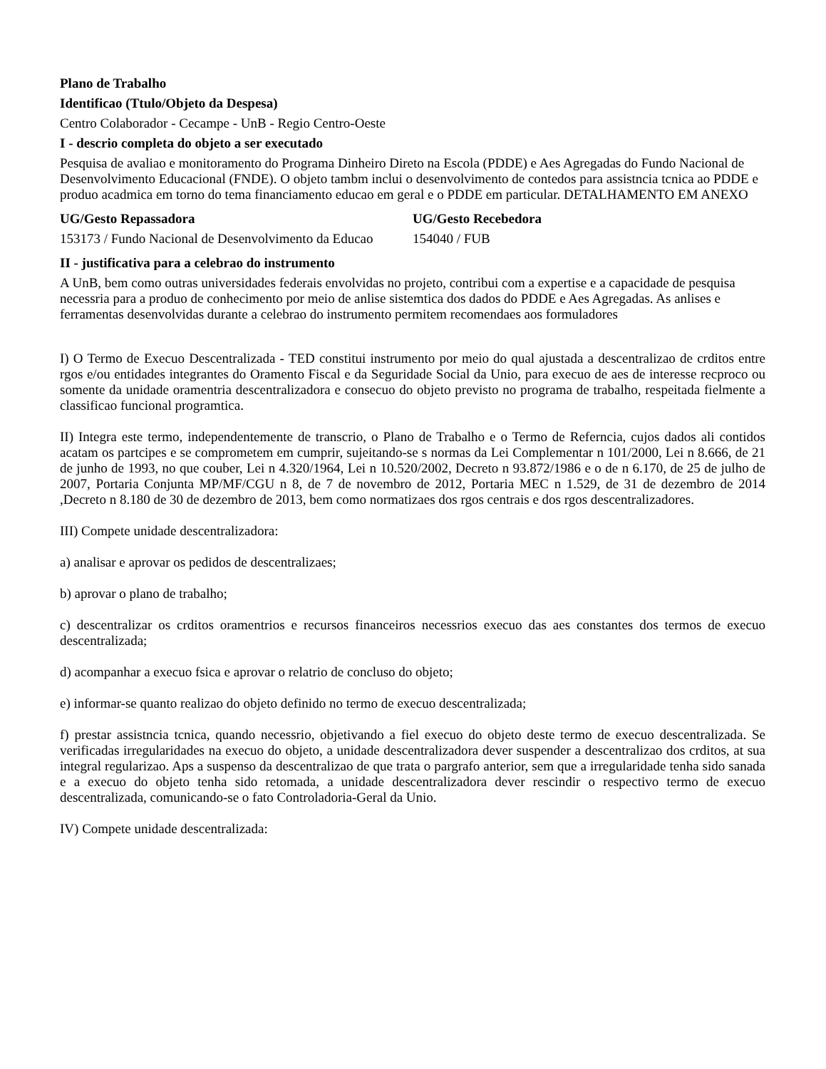Plano de Trabalho
Identificao (Ttulo/Objeto da Despesa)
Centro Colaborador - Cecampe - UnB - Regio Centro-Oeste
I - descrio completa do objeto a ser executado
Pesquisa de avaliao e monitoramento do Programa Dinheiro Direto na Escola (PDDE) e Aes Agregadas do Fundo Nacional de Desenvolvimento Educacional (FNDE). O objeto tambm inclui o desenvolvimento de contedos para assistncia tcnica ao PDDE e produo acadmica em torno do tema financiamento educao em geral e o PDDE em particular. DETALHAMENTO EM ANEXO
UG/Gesto Repassadora
153173 / Fundo Nacional de Desenvolvimento da Educao
UG/Gesto Recebedora
154040 / FUB
II - justificativa para a celebrao do instrumento
A UnB, bem como outras universidades federais envolvidas no projeto, contribui com a expertise e a capacidade de pesquisa necessria para a produo de conhecimento por meio de anlise sistemtica dos dados do PDDE e Aes Agregadas. As anlises e ferramentas desenvolvidas durante a celebrao do instrumento permitem recomendaes aos formuladores
I) O Termo de Execuo Descentralizada - TED constitui instrumento por meio do qual ajustada a descentralizao de crditos entre rgos e/ou entidades integrantes do Oramento Fiscal e da Seguridade Social da Unio, para execuo de aes de interesse recproco ou somente da unidade oramentria descentralizadora e consecuo do objeto previsto no programa de trabalho, respeitada fielmente a classificao funcional programtica.
II) Integra este termo, independentemente de transcrio, o Plano de Trabalho e o Termo de Referncia, cujos dados ali contidos acatam os partcipes e se comprometem em cumprir, sujeitando-se s normas da Lei Complementar n 101/2000, Lei n 8.666, de 21 de junho de 1993, no que couber, Lei n 4.320/1964, Lei n 10.520/2002, Decreto n 93.872/1986 e o de n 6.170, de 25 de julho de 2007, Portaria Conjunta MP/MF/CGU n 8, de 7 de novembro de 2012, Portaria MEC n 1.529, de 31 de dezembro de 2014 ,Decreto n 8.180 de 30 de dezembro de 2013, bem como normatizaes dos rgos centrais e dos rgos descentralizadores.
III) Compete unidade descentralizadora:
a) analisar e aprovar os pedidos de descentralizaes;
b) aprovar o plano de trabalho;
c) descentralizar os crditos oramentrios e recursos financeiros necessrios execuo das aes constantes dos termos de execuo descentralizada;
d) acompanhar a execuo fsica e aprovar o relatrio de concluso do objeto;
e) informar-se quanto realizao do objeto definido no termo de execuo descentralizada;
f) prestar assistncia tcnica, quando necessrio, objetivando a fiel execuo do objeto deste termo de execuo descentralizada. Se verificadas irregularidades na execuo do objeto, a unidade descentralizadora dever suspender a descentralizao dos crditos, at sua integral regularizao. Aps a suspenso da descentralizao de que trata o pargrafo anterior, sem que a irregularidade tenha sido sanada e a execuo do objeto tenha sido retomada, a unidade descentralizadora dever rescindir o respectivo termo de execuo descentralizada, comunicando-se o fato Controladoria-Geral da Unio.
IV) Compete unidade descentralizada: